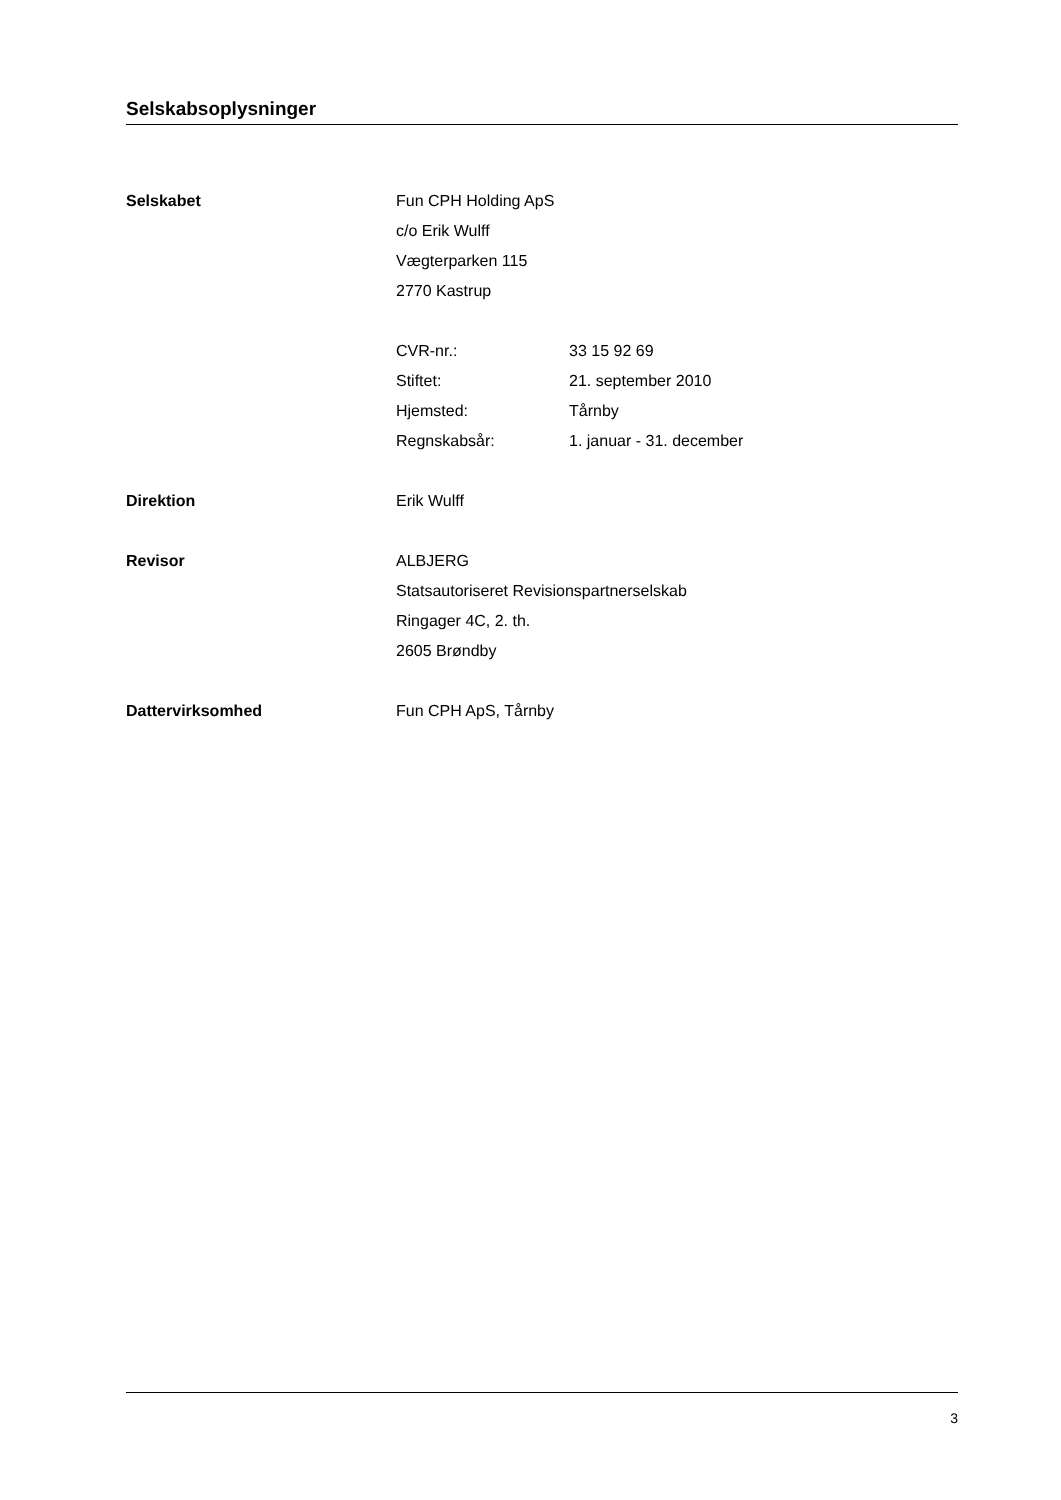Selskabsoplysninger
Selskabet Fun CPH Holding ApS
c/o Erik Wulff
Vægterparken 115
2770 Kastrup
CVR-nr.: 33 15 92 69
Stiftet: 21. september 2010
Hjemsted: Tårnby
Regnskabsår: 1. januar - 31. december
Direktion Erik Wulff
Revisor ALBJERG
Statsautoriseret Revisionspartnerselskab
Ringager 4C, 2. th.
2605 Brøndby
Dattervirksomhed Fun CPH ApS, Tårnby
3